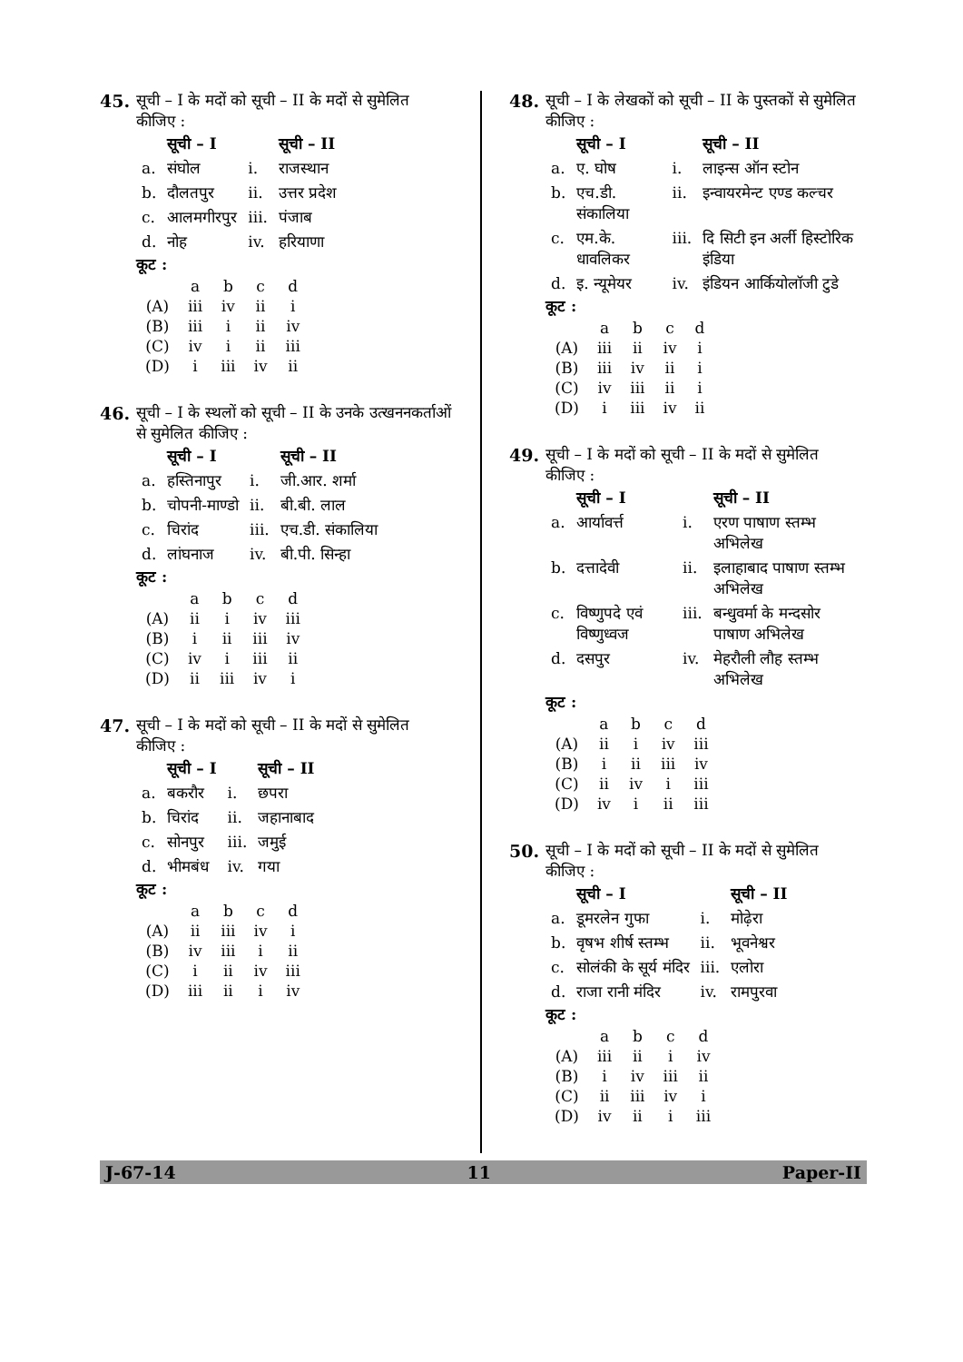45. सूची – I के मदों को सूची – II के मदों से सुमेलित कीजिए :
| | सूची – I | | सूची – II |
| --- | --- | --- | --- |
| a. | संघोल | i. | राजस्थान |
| b. | दौलतपुर | ii. | उत्तर प्रदेश |
| c. | आलमगीरपुर | iii. | पंजाब |
| d. | नोह | iv. | हरियाणा |
कूट :
| | a | b | c | d |
| (A) | iii | iv | ii | i |
| (B) | iii | i | ii | iv |
| (C) | iv | i | ii | iii |
| (D) | i | iii | iv | ii |
46. सूची – I के स्थलों को सूची – II के उनके उत्खननकर्ताओं से सुमेलित कीजिए :
| | सूची – I | | सूची – II |
| --- | --- | --- | --- |
| a. | हस्तिनापुर | i. | जी.आर. शर्मा |
| b. | चोपनी-माण्डो | ii. | बी.बी. लाल |
| c. | चिरांद | iii. | एच.डी. संकालिया |
| d. | लांघनाज | iv. | बी.पी. सिन्हा |
कूट :
| | a | b | c | d |
| (A) | ii | i | iv | iii |
| (B) | i | ii | iii | iv |
| (C) | iv | i | iii | ii |
| (D) | ii | iii | iv | i |
47. सूची – I के मदों को सूची – II के मदों से सुमेलित कीजिए :
| | सूची – I | | सूची – II |
| --- | --- | --- | --- |
| a. | बकरौर | i. | छपरा |
| b. | चिरांद | ii. | जहानाबाद |
| c. | सोनपुर | iii. | जमुई |
| d. | भीमबंध | iv. | गया |
कूट :
| | a | b | c | d |
| (A) | ii | iii | iv | i |
| (B) | iv | iii | i | ii |
| (C) | i | ii | iv | iii |
| (D) | iii | ii | i | iv |
48. सूची – I के लेखकों को सूची – II के पुस्तकों से सुमेलित कीजिए :
| | सूची – I | | सूची – II |
| --- | --- | --- | --- |
| a. | ए. घोष | i. | लाइन्स ऑन स्टोन |
| b. | एच.डी. संकालिया | ii. | इन्वायरमेन्ट एण्ड कल्चर |
| c. | एम.के. धावलिकर | iii. | दि सिटी इन अर्ली हिस्टोरिक इंडिया |
| d. | इ. न्यूमेयर | iv. | इंडियन आर्कियोलॉजी टुडे |
कूट :
| | a | b | c | d |
| (A) | iii | ii | iv | i |
| (B) | iii | iv | ii | i |
| (C) | iv | iii | ii | i |
| (D) | i | iii | iv | ii |
49. सूची – I के मदों को सूची – II के मदों से सुमेलित कीजिए :
| | सूची – I | | सूची – II |
| --- | --- | --- | --- |
| a. | आर्यावर्त्त | i. | एरण पाषाण स्तम्भ अभिलेख |
| b. | दत्तादेवी | ii. | इलाहाबाद पाषाण स्तम्भ अभिलेख |
| c. | विष्णुपदे एवं विष्णुध्वज | iii. | बन्धुवर्मा के मन्दसोर पाषाण अभिलेख |
| d. | दसपुर | iv. | मेहरौली लौह स्तम्भ अभिलेख |
कूट :
| | a | b | c | d |
| (A) | ii | i | iv | iii |
| (B) | i | ii | iii | iv |
| (C) | ii | iv | i | iii |
| (D) | iv | i | ii | iii |
50. सूची – I के मदों को सूची – II के मदों से सुमेलित कीजिए :
| | सूची – I | | सूची – II |
| --- | --- | --- | --- |
| a. | डूमरलेन गुफा | i. | मोढ़ेरा |
| b. | वृषभ शीर्ष स्तम्भ | ii. | भूवनेश्वर |
| c. | सोलंकी के सूर्य मंदिर | iii. | एलोरा |
| d. | राजा रानी मंदिर | iv. | रामपुरवा |
कूट :
| | a | b | c | d |
| (A) | iii | ii | i | iv |
| (B) | i | iv | iii | ii |
| (C) | ii | iii | iv | i |
| (D) | iv | ii | i | iii |
J-67-14 11 Paper-II